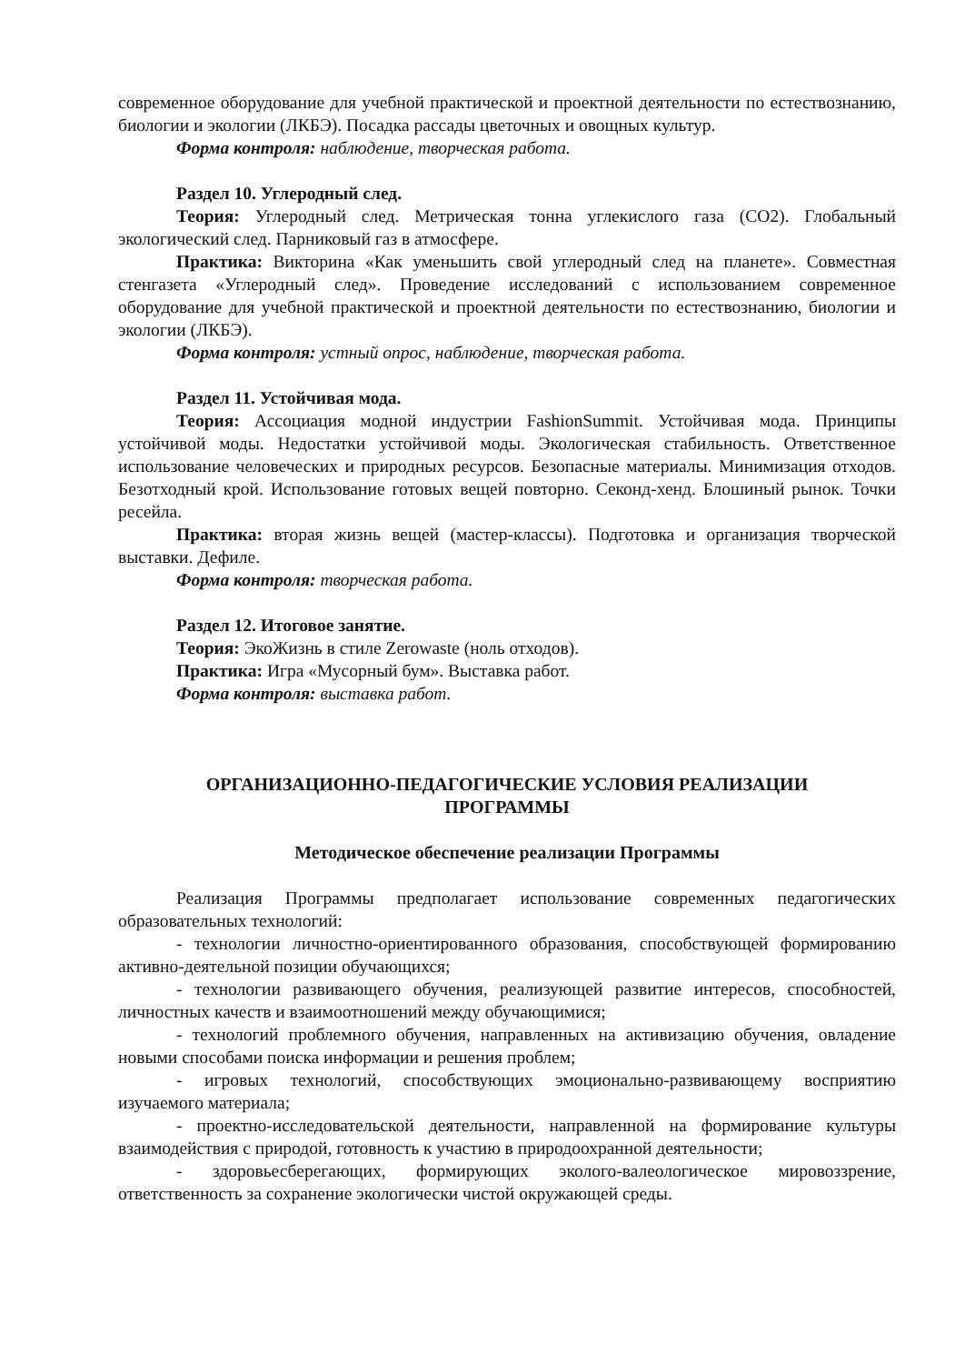современное оборудование для учебной практической и проектной деятельности по естествознанию, биологии и экологии (ЛКБЭ). Посадка рассады цветочных и овощных культур.
Форма контроля: наблюдение, творческая работа.
Раздел 10. Углеродный след.
Теория: Углеродный след. Метрическая тонна углекислого газа (CO2). Глобальный экологический след. Парниковый газ в атмосфере.
Практика: Викторина «Как уменьшить свой углеродный след на планете». Совместная стенгазета «Углеродный след». Проведение исследований с использованием современное оборудование для учебной практической и проектной деятельности по естествознанию, биологии и экологии (ЛКБЭ).
Форма контроля: устный опрос, наблюдение, творческая работа.
Раздел 11. Устойчивая мода.
Теория: Ассоциация модной индустрии FashionSummit. Устойчивая мода. Принципы устойчивой моды. Недостатки устойчивой моды. Экологическая стабильность. Ответственное использование человеческих и природных ресурсов. Безопасные материалы. Минимизация отходов. Безотходный крой. Использование готовых вещей повторно. Секонд-хенд. Блошиный рынок. Точки ресейла.
Практика: вторая жизнь вещей (мастер-классы). Подготовка и организация творческой выставки. Дефиле.
Форма контроля: творческая работа.
Раздел 12. Итоговое занятие.
Теория: ЭкоЖизнь в стиле Zerowaste (ноль отходов).
Практика: Игра «Мусорный бум». Выставка работ.
Форма контроля: выставка работ.
ОРГАНИЗАЦИОННО-ПЕДАГОГИЧЕСКИЕ УСЛОВИЯ РЕАЛИЗАЦИИ
ПРОГРАММЫ
Методическое обеспечение реализации Программы
Реализация Программы предполагает использование современных педагогических образовательных технологий:
- технологии личностно-ориентированного образования, способствующей формированию активно-деятельной позиции обучающихся;
- технологии развивающего обучения, реализующей развитие интересов, способностей, личностных качеств и взаимоотношений между обучающимися;
- технологий проблемного обучения, направленных на активизацию обучения, овладение новыми способами поиска информации и решения проблем;
- игровых технологий, способствующих эмоционально-развивающему восприятию изучаемого материала;
- проектно-исследовательской деятельности, направленной на формирование культуры взаимодействия с природой, готовность к участию в природоохранной деятельности;
- здоровьесберегающих, формирующих эколого-валеологическое мировоззрение, ответственность за сохранение экологически чистой окружающей среды.